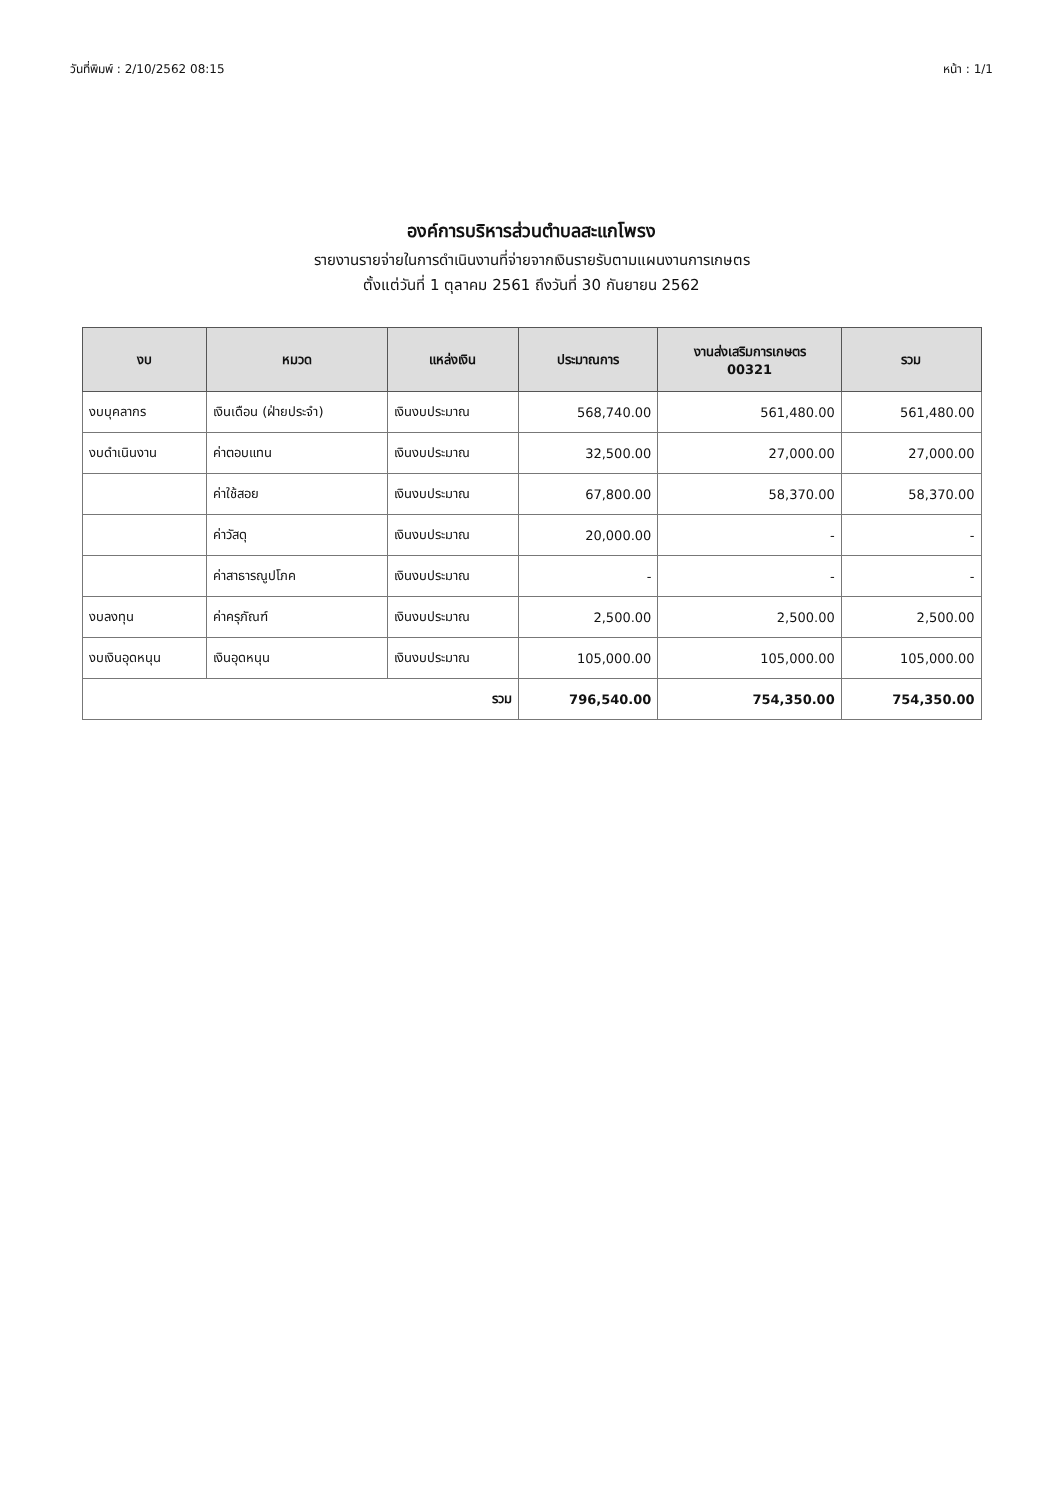วันที่พิมพ์ : 2/10/2562 08:15 หน้า : 1/1
องค์การบริหารส่วนตำบลสะแกโพรง
รายงานรายจ่ายในการดำเนินงานที่จ่ายจากเงินรายรับตามแผนงานการเกษตร
ตั้งแต่วันที่ 1 ตุลาคม 2561 ถึงวันที่ 30 กันยายน 2562
| งบ | หมวด | แหล่งเงิน | ประมาณการ | งานส่งเสริมการเกษตร 00321 | รวม |
| --- | --- | --- | --- | --- | --- |
| งบบุคลากร | เงินเดือน (ฝ่ายประจำ) | เงินงบประมาณ | 568,740.00 | 561,480.00 | 561,480.00 |
| งบดำเนินงาน | ค่าตอบแทน | เงินงบประมาณ | 32,500.00 | 27,000.00 | 27,000.00 |
| | ค่าใช้สอย | เงินงบประมาณ | 67,800.00 | 58,370.00 | 58,370.00 |
| | ค่าวัสดุ | เงินงบประมาณ | 20,000.00 | - | - |
| | ค่าสาธารณูปโภค | เงินงบประมาณ | - | - | - |
| งบลงทุน | ค่าครุภัณฑ์ | เงินงบประมาณ | 2,500.00 | 2,500.00 | 2,500.00 |
| งบเงินอุดหนุน | เงินอุดหนุน | เงินงบประมาณ | 105,000.00 | 105,000.00 | 105,000.00 |
| รวม | | | 796,540.00 | 754,350.00 | 754,350.00 |